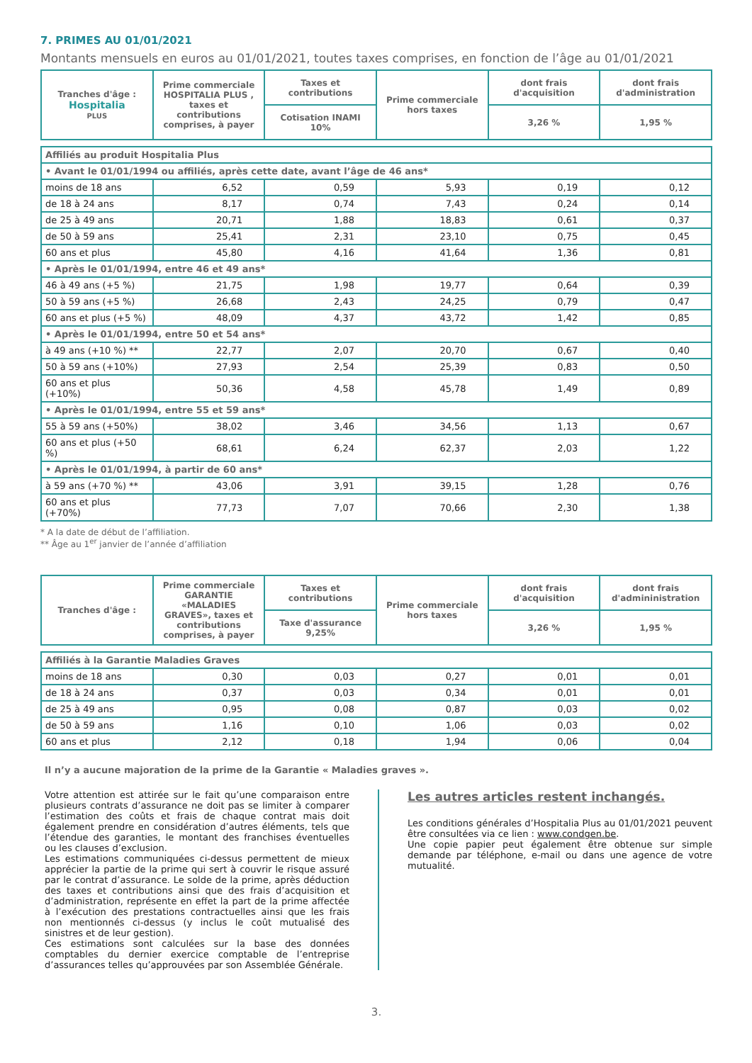7. PRIMES AU 01/01/2021
Montants mensuels en euros au 01/01/2021, toutes taxes comprises, en fonction de l’âge au 01/01/2021
| Tranches d'âge : Hospitalia PLUS | Prime commerciale HOSPITALIA PLUS , taxes et contributions comprises, à payer | Taxes et contributions | Prime commerciale hors taxes | dont frais d'acquisition | dont frais d'administration |
| --- | --- | --- | --- | --- | --- |
| | | Cotisation INAMI 10% | | 3,26 % | 1,95 % |
| Affiliés au produit Hospitalia Plus | | | | | |
| • Avant le 01/01/1994 ou affiliés, après cette date, avant l’âge de 46 ans* | | | | | |
| moins de 18 ans | 6,52 | 0,59 | 5,93 | 0,19 | 0,12 |
| de 18 à 24 ans | 8,17 | 0,74 | 7,43 | 0,24 | 0,14 |
| de 25 à 49 ans | 20,71 | 1,88 | 18,83 | 0,61 | 0,37 |
| de 50 à 59 ans | 25,41 | 2,31 | 23,10 | 0,75 | 0,45 |
| 60 ans et plus | 45,80 | 4,16 | 41,64 | 1,36 | 0,81 |
| • Après le 01/01/1994, entre 46 et 49 ans* | | | | | |
| 46 à 49 ans (+5 %) | 21,75 | 1,98 | 19,77 | 0,64 | 0,39 |
| 50 à 59 ans (+5 %) | 26,68 | 2,43 | 24,25 | 0,79 | 0,47 |
| 60 ans et plus (+5 %) | 48,09 | 4,37 | 43,72 | 1,42 | 0,85 |
| • Après le 01/01/1994, entre 50 et 54 ans* | | | | | |
| à 49 ans (+10 %) ** | 22,77 | 2,07 | 20,70 | 0,67 | 0,40 |
| 50 à 59 ans (+10%) | 27,93 | 2,54 | 25,39 | 0,83 | 0,50 |
| 60 ans et plus (+10%) | 50,36 | 4,58 | 45,78 | 1,49 | 0,89 |
| • Après le 01/01/1994, entre 55 et 59 ans* | | | | | |
| 55 à 59 ans (+50%) | 38,02 | 3,46 | 34,56 | 1,13 | 0,67 |
| 60 ans et plus (+50 %) | 68,61 | 6,24 | 62,37 | 2,03 | 1,22 |
| • Après le 01/01/1994, à partir de 60 ans* | | | | | |
| à 59 ans (+70 %) ** | 43,06 | 3,91 | 39,15 | 1,28 | 0,76 |
| 60 ans et plus (+70%) | 77,73 | 7,07 | 70,66 | 2,30 | 1,38 |
* A la date de début de l’affiliation.
** Âge au 1<sup>er</sup> janvier de l’année d’affiliation
| Tranches d'âge : | Prime commerciale GARANTIE «MALADIES GRAVES», taxes et contributions comprises, à payer | Taxes et contributions | Prime commerciale hors taxes | dont frais d'acquisition | dont frais d'admininistration |
| --- | --- | --- | --- | --- | --- |
| | | Taxe d'assurance 9,25% | | 3,26 % | 1,95 % |
| Affiliés à la Garantie Maladies Graves | | | | | |
| moins de 18 ans | 0,30 | 0,03 | 0,27 | 0,01 | 0,01 |
| de 18 à 24 ans | 0,37 | 0,03 | 0,34 | 0,01 | 0,01 |
| de 25 à 49 ans | 0,95 | 0,08 | 0,87 | 0,03 | 0,02 |
| de 50 à 59 ans | 1,16 | 0,10 | 1,06 | 0,03 | 0,02 |
| 60 ans et plus | 2,12 | 0,18 | 1,94 | 0,06 | 0,04 |
Il n’y a aucune majoration de la prime de la Garantie « Maladies graves ».
Votre attention est attirée sur le fait qu’une comparaison entre plusieurs contrats d’assurance ne doit pas se limiter à comparer l’estimation des coûts et frais de chaque contrat mais doit également prendre en considération d’autres éléments, tels que l’étendue des garanties, le montant des franchises éventuelles ou les clauses d’exclusion.
Les estimations communiquées ci-dessus permettent de mieux apprécier la partie de la prime qui sert à couvrir le risque assuré par le contrat d’assurance. Le solde de la prime, après déduction des taxes et contributions ainsi que des frais d’acquisition et d’administration, représente en effet la part de la prime affectée à l’exécution des prestations contractuelles ainsi que les frais non mentionnés ci-dessus (y inclus le coût mutualisé des sinistres et de leur gestion).
Ces estimations sont calculées sur la base des données comptables du dernier exercice comptable de l’entreprise d’assurances telles qu’approuvées par son Assemblée Générale.
Les autres articles restent inchangés.
Les conditions générales d’Hospitalia Plus au 01/01/2021 peuvent être consultées via ce lien : www.condgen.be.
Une copie papier peut également être obtenue sur simple demande par téléphone, e-mail ou dans une agence de votre mutualité.
3.